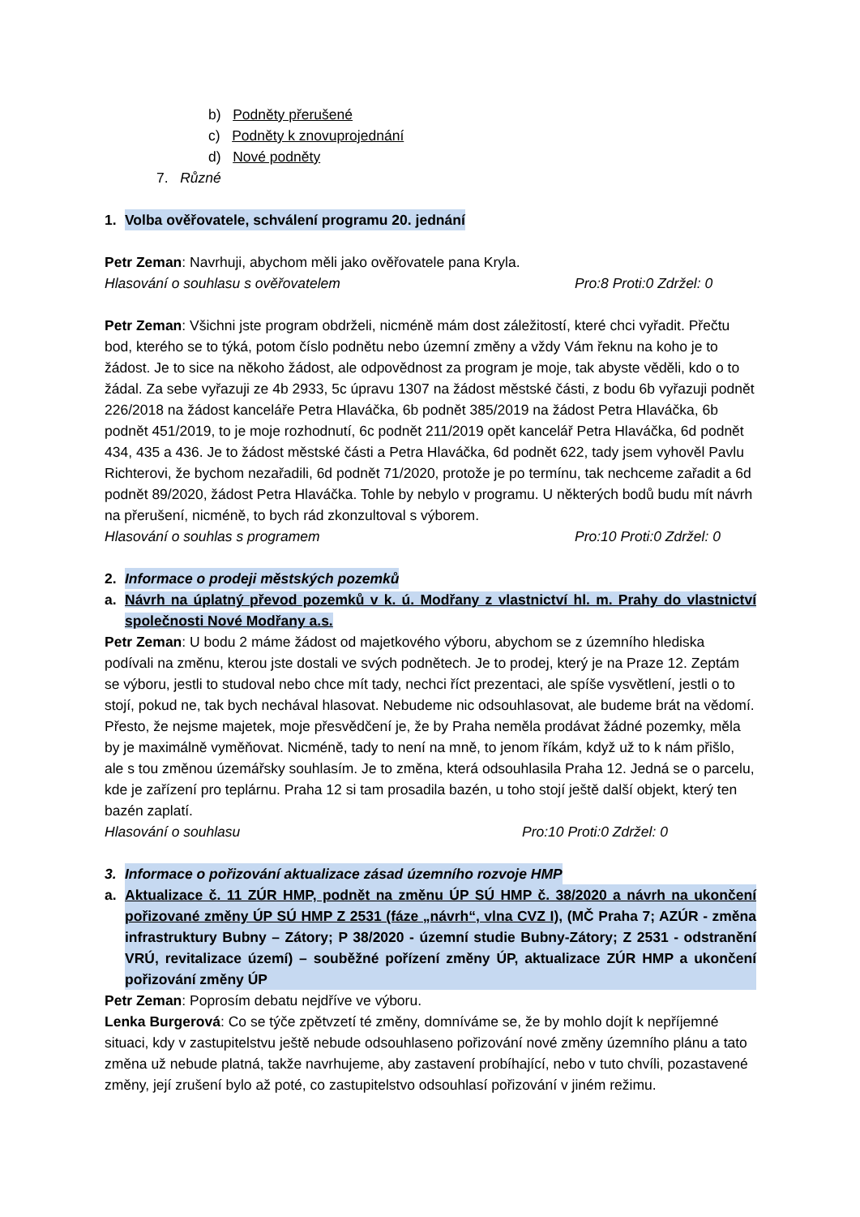b) Podněty přerušené
c) Podněty k znovuprojednání
d) Nové podněty
7. Různé
1. Volba ověřovatele, schválení programu 20. jednání
Petr Zeman: Navrhuji, abychom měli jako ověřovatele pana Kryla.
Hlasování o souhlasu s ověřovatelem Pro:8 Proti:0 Zdržel: 0
Petr Zeman: Všichni jste program obdrželi, nicméně mám dost záležitostí, které chci vyřadit. Přečtu bod, kterého se to týká, potom číslo podnětu nebo územní změny a vždy Vám řeknu na koho je to žádost. Je to sice na někoho žádost, ale odpovědnost za program je moje, tak abyste věděli, kdo o to žádal. Za sebe vyřazuji ze 4b 2933, 5c úpravu 1307 na žádost městské části, z bodu 6b vyřazuji podnět 226/2018 na žádost kanceláře Petra Hlaváčka, 6b podnět 385/2019 na žádost Petra Hlaváčka, 6b podnět 451/2019, to je moje rozhodnutí, 6c podnět 211/2019 opět kancelář Petra Hlaváčka, 6d podnět 434, 435 a 436. Je to žádost městské části a Petra Hlaváčka, 6d podnět 622, tady jsem vyhověl Pavlu Richterovi, že bychom nezařadili, 6d podnět 71/2020, protože je po termínu, tak nechceme zařadit a 6d podnět 89/2020, žádost Petra Hlaváčka. Tohle by nebylo v programu. U některých bodů budu mít návrh na přerušení, nicméně, to bych rád zkonzultoval s výborem.
Hlasování o souhlas s programem Pro:10 Proti:0 Zdržel: 0
2. Informace o prodeji městských pozemků
a. Návrh na úplatný převod pozemků v k. ú. Modřany z vlastnictví hl. m. Prahy do vlastnictví společnosti Nové Modřany a.s.
Petr Zeman: U bodu 2 máme žádost od majetkového výboru, abychom se z územního hlediska podívali na změnu, kterou jste dostali ve svých podnětech. Je to prodej, který je na Praze 12. Zeptám se výboru, jestli to studoval nebo chce mít tady, nechci říct prezentaci, ale spíše vysvětlení, jestli o to stojí, pokud ne, tak bych nechával hlasovat. Nebudeme nic odsouhlasovat, ale budeme brát na vědomí. Přesto, že nejsme majetek, moje přesvědčení je, že by Praha neměla prodávat žádné pozemky, měla by je maximálně vyměňovat. Nicméně, tady to není na mně, to jenom říkám, když už to k nám přišlo, ale s tou změnou územářsky souhlasím. Je to změna, která odsouhlasila Praha 12. Jedná se o parcelu, kde je zařízení pro teplárnu. Praha 12 si tam prosadila bazén, u toho stojí ještě další objekt, který ten bazén zaplatí.
Hlasování o souhlasu Pro:10 Proti:0 Zdržel: 0
3. Informace o pořizování aktualizace zásad územního rozvoje HMP
a. Aktualizace č. 11 ZÚR HMP, podnět na změnu ÚP SÚ HMP č. 38/2020 a návrh na ukončení pořizované změny ÚP SÚ HMP Z 2531 (fáze „návrh“, vlna CVZ I), (MČ Praha 7; AZÚR - změna infrastruktury Bubny – Zátory; P 38/2020 - územní studie Bubny-Zátory; Z 2531 - odstranění VRÚ, revitalizace území) – souběžné pořízení změny ÚP, aktualizace ZÚR HMP a ukončení pořizování změny ÚP
Petr Zeman: Poprosím debatu nejdříve ve výboru.
Lenka Burgerová: Co se týče zpětvzetí té změny, domníváme se, že by mohlo dojít k nepříjemné situaci, kdy v zastupitelstvu ještě nebude odsouhlaseno pořizování nové změny územního plánu a tato změna už nebude platná, takže navrhujeme, aby zastavení probíhající, nebo v tuto chvíli, pozastavené změny, její zrušení bylo až poté, co zastupitelstvo odsouhlasí pořizování v jiném režimu.